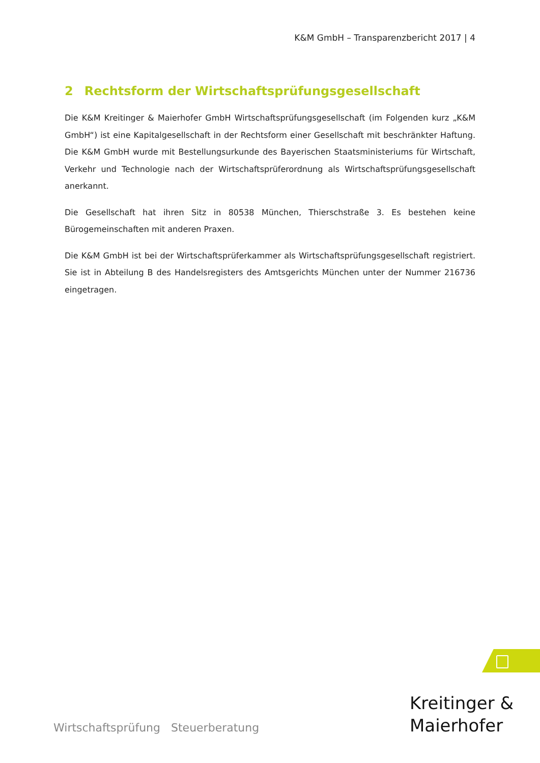K&M GmbH – Transparenzbericht 2017 | 4
2 Rechtsform der Wirtschaftsprüfungsgesellschaft
Die K&M Kreitinger & Maierhofer GmbH Wirtschaftsprüfungsgesellschaft (im Folgenden kurz „K&M GmbH“) ist eine Kapitalgesellschaft in der Rechtsform einer Gesellschaft mit beschränkter Haftung. Die K&M GmbH wurde mit Bestellungsurkunde des Bayerischen Staatsministeriums für Wirtschaft, Verkehr und Technologie nach der Wirtschaftsprüferordnung als Wirtschaftsprüfungsgesellschaft anerkannt.
Die Gesellschaft hat ihren Sitz in 80538 München, Thierschstraße 3. Es bestehen keine Bürogemeinschaften mit anderen Praxen.
Die K&M GmbH ist bei der Wirtschaftsprüferkammer als Wirtschaftsprüfungsgesellschaft registriert. Sie ist in Abteilung B des Handelsregisters des Amtsgerichts München unter der Nummer 216736 eingetragen.
Kreitinger &
Maierhofer
Wirtschaftsprüfung Steuerberatung